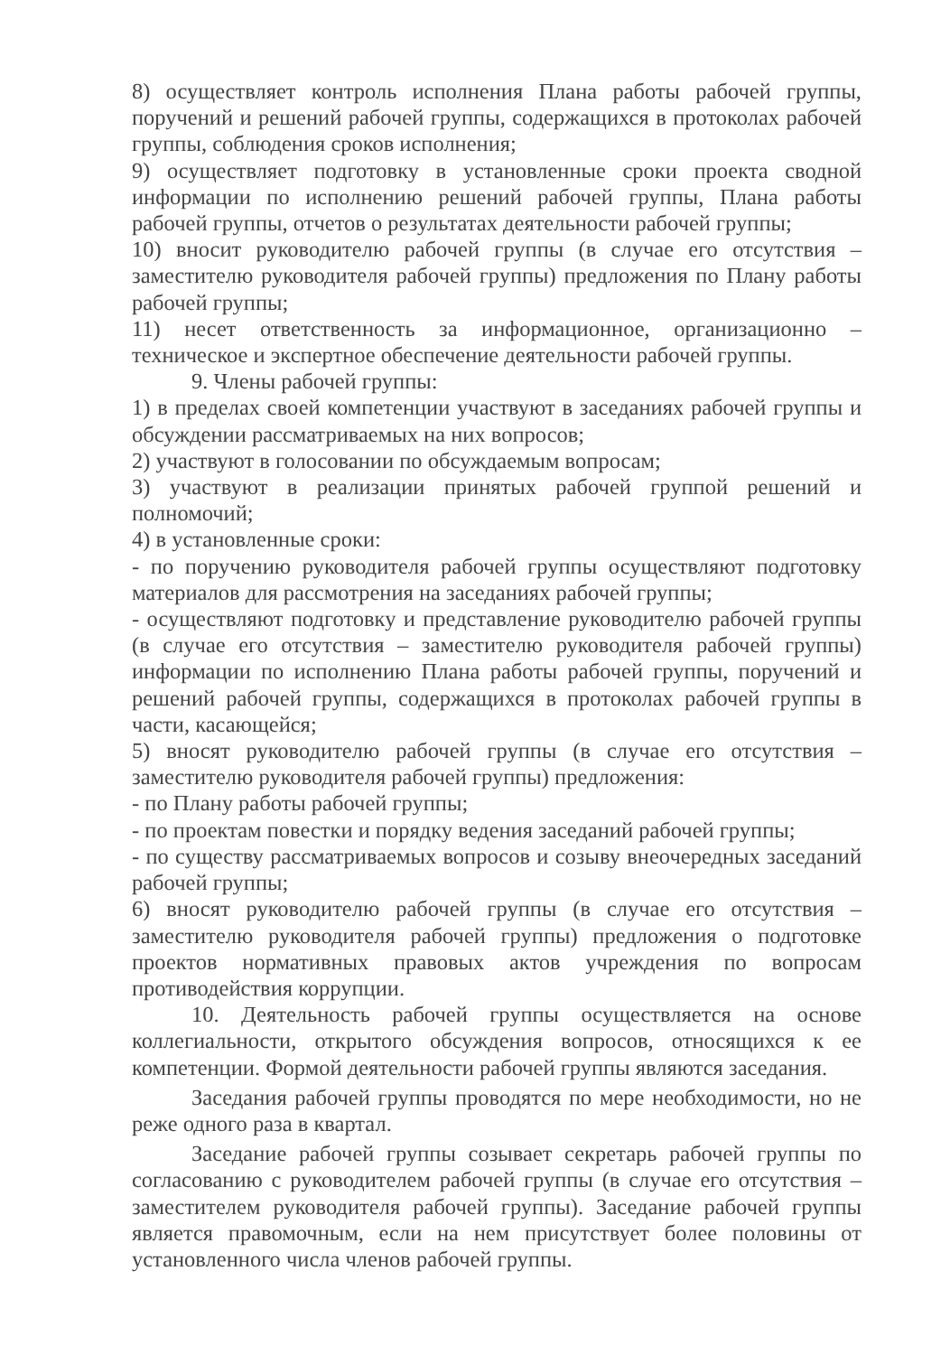8) осуществляет контроль исполнения Плана работы рабочей группы, поручений и решений рабочей группы, содержащихся в протоколах рабочей группы, соблюдения сроков исполнения;
9) осуществляет подготовку в установленные сроки проекта сводной информации по исполнению решений рабочей группы, Плана работы рабочей группы, отчетов о результатах деятельности рабочей группы;
10) вносит руководителю рабочей группы (в случае его отсутствия – заместителю руководителя рабочей группы) предложения по Плану работы рабочей группы;
11) несет ответственность за информационное, организационно – техническое и экспертное обеспечение деятельности рабочей группы.
9. Члены рабочей группы:
1) в пределах своей компетенции участвуют в заседаниях рабочей группы и обсуждении рассматриваемых на них вопросов;
2) участвуют в голосовании по обсуждаемым вопросам;
3) участвуют в реализации принятых рабочей группой решений и полномочий;
4) в установленные сроки:
- по поручению руководителя рабочей группы осуществляют подготовку материалов для рассмотрения на заседаниях рабочей группы;
- осуществляют подготовку и представление руководителю рабочей группы (в случае его отсутствия – заместителю руководителя рабочей группы) информации по исполнению Плана работы рабочей группы, поручений и решений рабочей группы, содержащихся в протоколах рабочей группы в части, касающейся;
5) вносят руководителю рабочей группы (в случае его отсутствия – заместителю руководителя рабочей группы) предложения:
- по Плану работы рабочей группы;
- по проектам повестки и порядку ведения заседаний рабочей группы;
- по существу рассматриваемых вопросов и созыву внеочередных заседаний рабочей группы;
6) вносят руководителю рабочей группы (в случае его отсутствия – заместителю руководителя рабочей группы) предложения о подготовке проектов нормативных правовых актов учреждения по вопросам противодействия коррупции.
10. Деятельность рабочей группы осуществляется на основе коллегиальности, открытого обсуждения вопросов, относящихся к ее компетенции. Формой деятельности рабочей группы являются заседания.
Заседания рабочей группы проводятся по мере необходимости, но не реже одного раза в квартал.
Заседание рабочей группы созывает секретарь рабочей группы по согласованию с руководителем рабочей группы (в случае его отсутствия – заместителем руководителя рабочей группы). Заседание рабочей группы является правомочным, если на нем присутствует более половины от установленного числа членов рабочей группы.